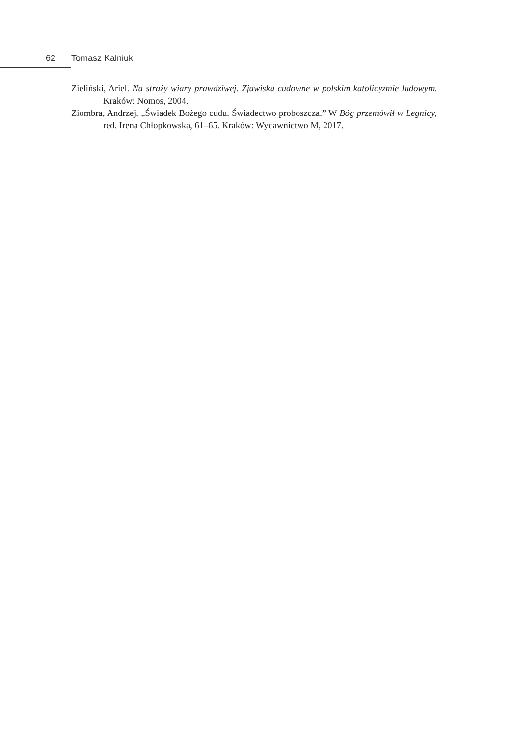62 Tomasz Kalniuk
Zieliński, Ariel. Na straży wiary prawdziwej. Zjawiska cudowne w polskim katolicyzmie ludowym. Kraków: Nomos, 2004.
Ziombra, Andrzej. „Świadek Bożego cudu. Świadectwo proboszcza.” W Bóg przemówił w Legnicy, red. Irena Chłopkowska, 61–65. Kraków: Wydawnictwo M, 2017.